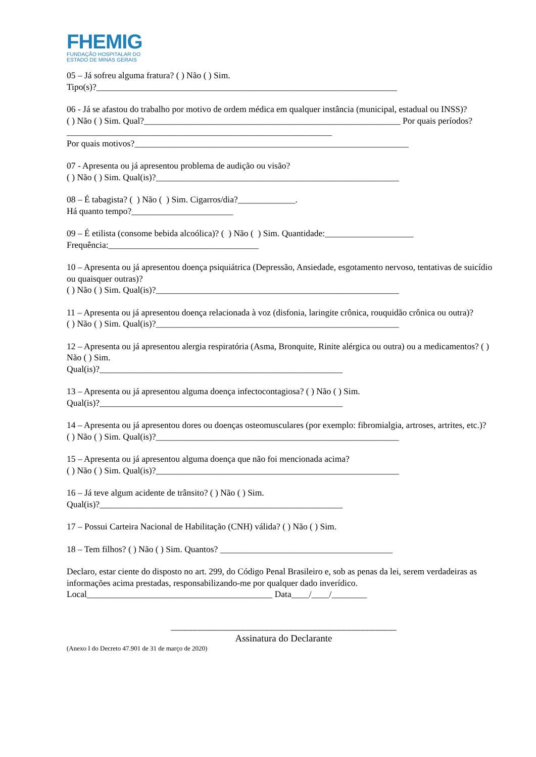FHEMIG
FUNDAÇÃO HOSPITALAR DO
ESTADO DE MINAS GERAIS
05 – Já sofreu alguma fratura? ( ) Não ( ) Sim.
Tipo(s)?____________________________________________________________________
06 - Já se afastou do trabalho por motivo de ordem médica em qualquer instância (municipal, estadual ou INSS)?
( ) Não ( ) Sim. Qual?__________________________________________________________ Por quais períodos? ____________________________________________________________
Por quais motivos?______________________________________________________________
07 - Apresenta ou já apresentou problema de audição ou visão?
( ) Não ( ) Sim. Qual(is)?_______________________________________________________
08 – É tabagista? ( ) Não ( ) Sim. Cigarros/dia?_____________.
Há quanto tempo?_______________________
09 – É etilista (consome bebida alcoólica)? ( ) Não ( ) Sim. Quantidade:____________________
Frequência:__________________________________
10 – Apresenta ou já apresentou doença psiquiátrica (Depressão, Ansiedade, esgotamento nervoso, tentativas de suicídio ou quaisquer outras)?
( ) Não ( ) Sim. Qual(is)?_______________________________________________________
11 – Apresenta ou já apresentou doença relacionada à voz (disfonia, laringite crônica, rouquidão crônica ou outra)?
( ) Não ( ) Sim. Qual(is)?_______________________________________________________
12 – Apresenta ou já apresentou alergia respiratória (Asma, Bronquite, Rinite alérgica ou outra) ou a medicamentos? ( ) Não ( ) Sim.
Qual(is)?_______________________________________________________
13 – Apresenta ou já apresentou alguma doença infectocontagiosa? ( ) Não ( ) Sim.
Qual(is)?_______________________________________________________
14 – Apresenta ou já apresentou dores ou doenças osteomusculares (por exemplo: fibromialgia, artroses, artrites, etc.)?
( ) Não ( ) Sim. Qual(is)?_______________________________________________________
15 – Apresenta ou já apresentou alguma doença que não foi mencionada acima?
( ) Não ( ) Sim. Qual(is)?_______________________________________________________
16 – Já teve algum acidente de trânsito? ( ) Não ( ) Sim.
Qual(is)?_______________________________________________________
17 – Possui Carteira Nacional de Habilitação (CNH) válida? ( ) Não ( ) Sim.
18 – Tem filhos? ( ) Não ( ) Sim. Quantos? _______________________________________
Declaro, estar ciente do disposto no art. 299, do Código Penal Brasileiro e, sob as penas da lei, serem verdadeiras as informações acima prestadas, responsabilizando-me por qualquer dado inverídico.
Local__________________________________________ Data____/____/________
_______________________________________________
Assinatura do Declarante
(Anexo I do Decreto 47.901 de 31 de março de 2020)